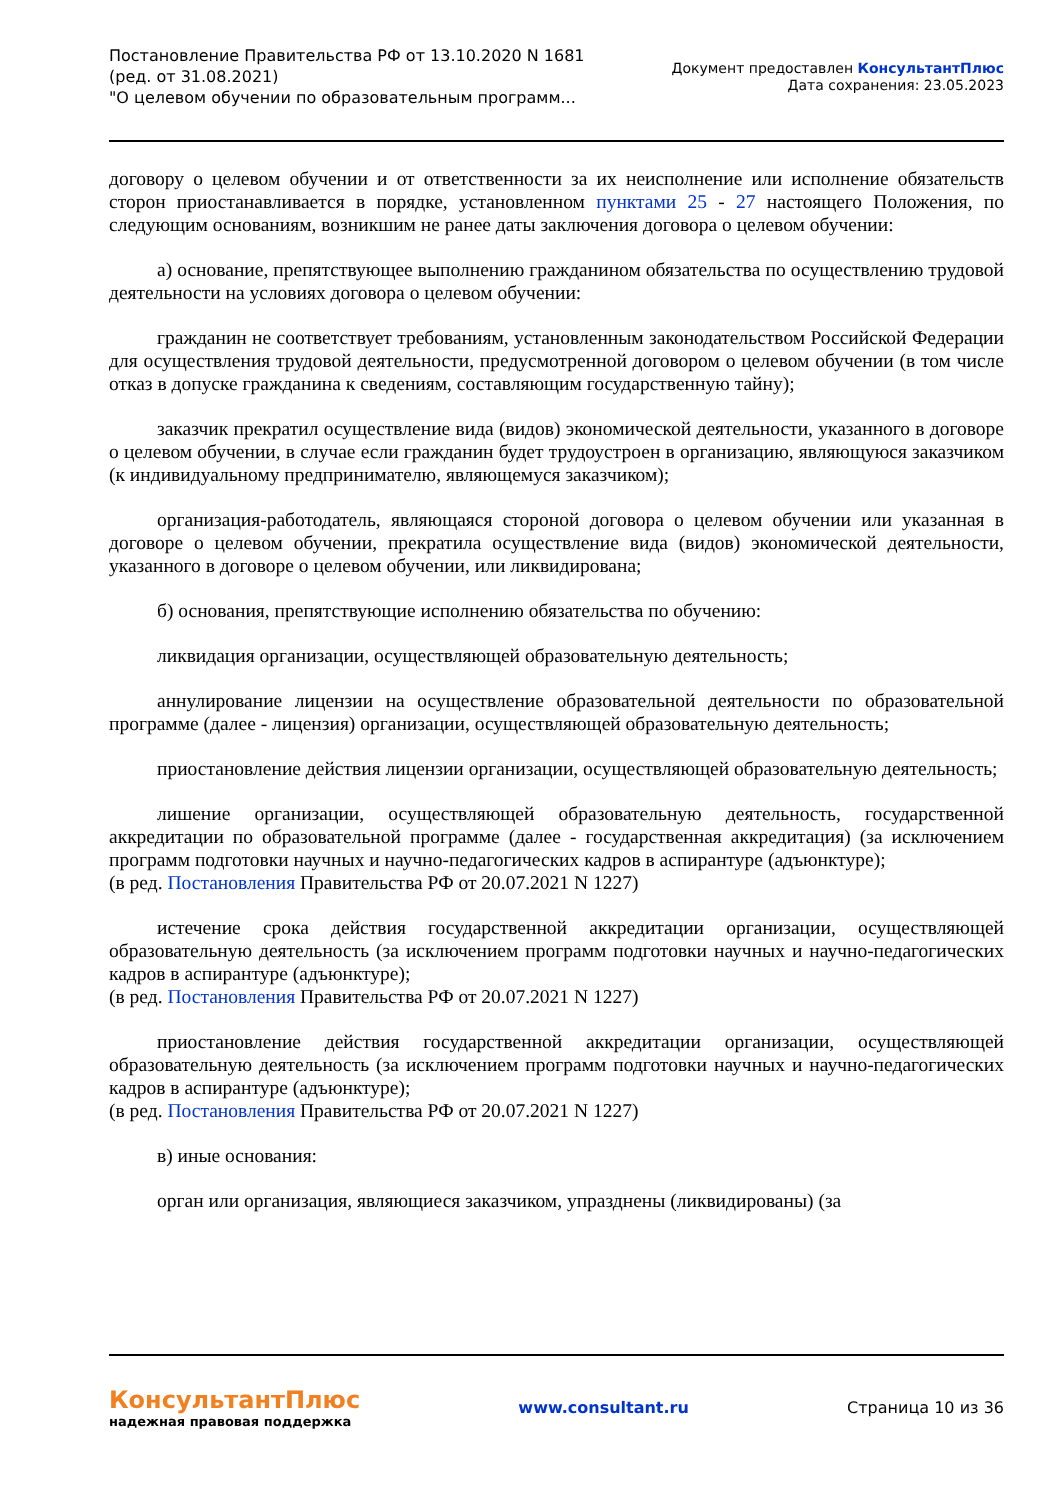Постановление Правительства РФ от 13.10.2020 N 1681
(ред. от 31.08.2021)
"О целевом обучении по образовательным программ...
Документ предоставлен КонсультантПлюс
Дата сохранения: 23.05.2023
договору о целевом обучении и от ответственности за их неисполнение или исполнение обязательств сторон приостанавливается в порядке, установленном пунктами 25 - 27 настоящего Положения, по следующим основаниям, возникшим не ранее даты заключения договора о целевом обучении:
а) основание, препятствующее выполнению гражданином обязательства по осуществлению трудовой деятельности на условиях договора о целевом обучении:
гражданин не соответствует требованиям, установленным законодательством Российской Федерации для осуществления трудовой деятельности, предусмотренной договором о целевом обучении (в том числе отказ в допуске гражданина к сведениям, составляющим государственную тайну);
заказчик прекратил осуществление вида (видов) экономической деятельности, указанного в договоре о целевом обучении, в случае если гражданин будет трудоустроен в организацию, являющуюся заказчиком (к индивидуальному предпринимателю, являющемуся заказчиком);
организация-работодатель, являющаяся стороной договора о целевом обучении или указанная в договоре о целевом обучении, прекратила осуществление вида (видов) экономической деятельности, указанного в договоре о целевом обучении, или ликвидирована;
б) основания, препятствующие исполнению обязательства по обучению:
ликвидация организации, осуществляющей образовательную деятельность;
аннулирование лицензии на осуществление образовательной деятельности по образовательной программе (далее - лицензия) организации, осуществляющей образовательную деятельность;
приостановление действия лицензии организации, осуществляющей образовательную деятельность;
лишение организации, осуществляющей образовательную деятельность, государственной аккредитации по образовательной программе (далее - государственная аккредитация) (за исключением программ подготовки научных и научно-педагогических кадров в аспирантуре (адъюнктуре);
(в ред. Постановления Правительства РФ от 20.07.2021 N 1227)
истечение срока действия государственной аккредитации организации, осуществляющей образовательную деятельность (за исключением программ подготовки научных и научно-педагогических кадров в аспирантуре (адъюнктуре);
(в ред. Постановления Правительства РФ от 20.07.2021 N 1227)
приостановление действия государственной аккредитации организации, осуществляющей образовательную деятельность (за исключением программ подготовки научных и научно-педагогических кадров в аспирантуре (адъюнктуре);
(в ред. Постановления Правительства РФ от 20.07.2021 N 1227)
в) иные основания:
орган или организация, являющиеся заказчиком, упразднены (ликвидированы) (за
КонсультантПлюс
надежная правовая поддержка
www.consultant.ru Страница 10 из 36